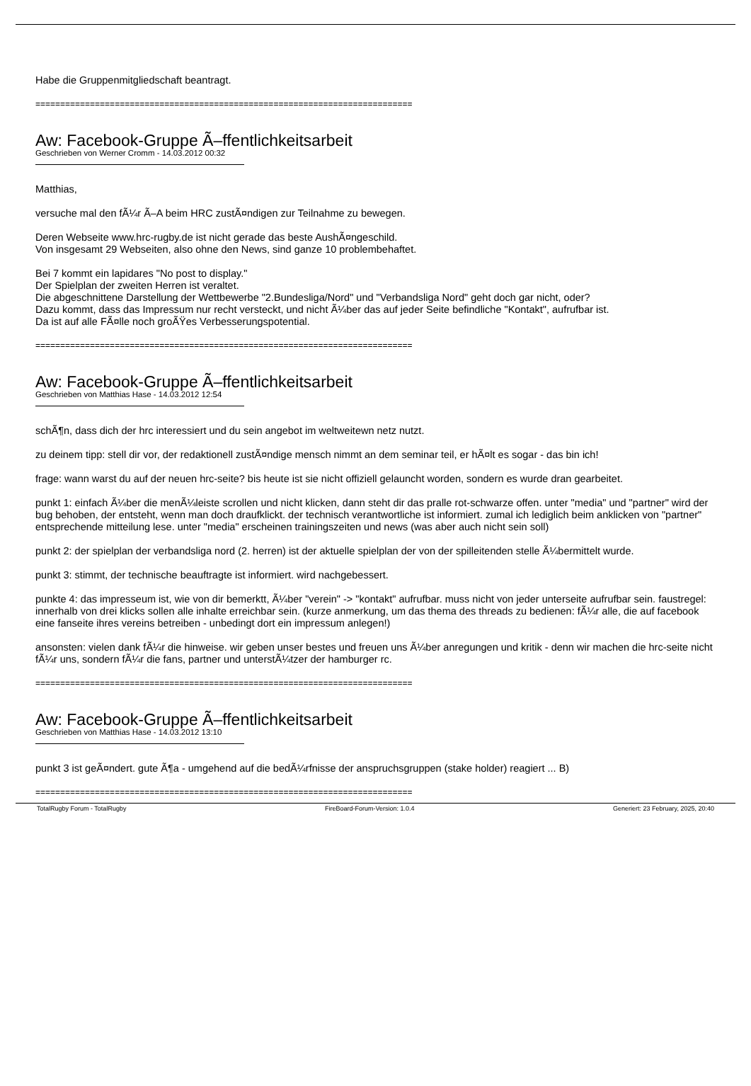Habe die Gruppenmitgliedschaft beantragt.
============================================================================
Aw: Facebook-Gruppe Ã–ffentlichkeitsarbeit
Geschrieben von Werner Cromm - 14.03.2012 00:32
Matthias,
versuche mal den fÃ¼r Ã–A beim HRC zustÃ¤ndigen zur Teilnahme zu bewegen.
Deren Webseite www.hrc-rugby.de ist nicht gerade das beste AushÃ¤ngeschild.
Von insgesamt 29 Webseiten, also ohne den News, sind ganze 10 problembehaftet.
Bei 7 kommt ein lapidares "No post to display."
Der Spielplan der zweiten Herren ist veraltet.
Die abgeschnittene Darstellung der Wettbewerbe "2.Bundesliga/Nord" und "Verbandsliga Nord" geht doch gar nicht, oder?
Dazu kommt, dass das Impressum nur recht versteckt, und nicht Ã¼ber das auf jeder Seite befindliche "Kontakt", aufrufbar ist.
Da ist auf alle FÃ¤lle noch groÃŸes Verbesserungspotential.
============================================================================
Aw: Facebook-Gruppe Ã–ffentlichkeitsarbeit
Geschrieben von Matthias Hase - 14.03.2012 12:54
schÃ¶n, dass dich der hrc interessiert und du sein angebot im weltweitewn netz nutzt.
zu deinem tipp: stell dir vor, der redaktionell zustÃ¤ndige mensch nimmt an dem seminar teil, er hÃ¤lt es sogar - das bin ich!
frage: wann warst du auf der neuen hrc-seite? bis heute ist sie nicht offiziell gelauncht worden, sondern es wurde dran gearbeitet.
punkt 1: einfach Ã¼ber die menÃ¼leiste scrollen und nicht klicken, dann steht dir das pralle rot-schwarze offen. unter "media" und "partner" wird der bug behoben, der entsteht, wenn man doch draufklickt. der technisch verantwortliche ist informiert. zumal ich lediglich beim anklicken von "partner" entsprechende mitteilung lese. unter "media" erscheinen trainingszeiten und news (was aber auch nicht sein soll)
punkt 2: der spielplan der verbandsliga nord (2. herren) ist der aktuelle spielplan der von der spilleitenden stelle Ã¼bermittelt wurde.
punkt 3: stimmt, der technische beauftragte ist informiert. wird nachgebessert.
punkte 4: das impresseum ist, wie von dir bemerktt, Ã¼ber "verein" -> "kontakt" aufrufbar. muss nicht von jeder unterseite aufrufbar sein. faustregel: innerhalb von drei klicks sollen alle inhalte erreichbar sein. (kurze anmerkung, um das thema des threads zu bedienen: fÃ¼r alle, die auf facebook eine fanseite ihres vereins betreiben - unbedingt dort ein impressum anlegen!)
ansonsten: vielen dank fÃ¼r die hinweise. wir geben unser bestes und freuen uns Ã¼ber anregungen und kritik - denn wir machen die hrc-seite nicht fÃ¼r uns, sondern fÃ¼r die fans, partner und unterstÃ¼tzer der hamburger rc.
============================================================================
Aw: Facebook-Gruppe Ã–ffentlichkeitsarbeit
Geschrieben von Matthias Hase - 14.03.2012 13:10
punkt 3 ist geÃ¤ndert. gute Ã¶a - umgehend auf die bedÃ¼rfnisse der anspruchsgruppen (stake holder) reagiert ... B)
============================================================================
TotalRugby Forum - TotalRugby FireBoard-Forum-Version: 1.0.4 Generiert: 23 February, 2025, 20:40